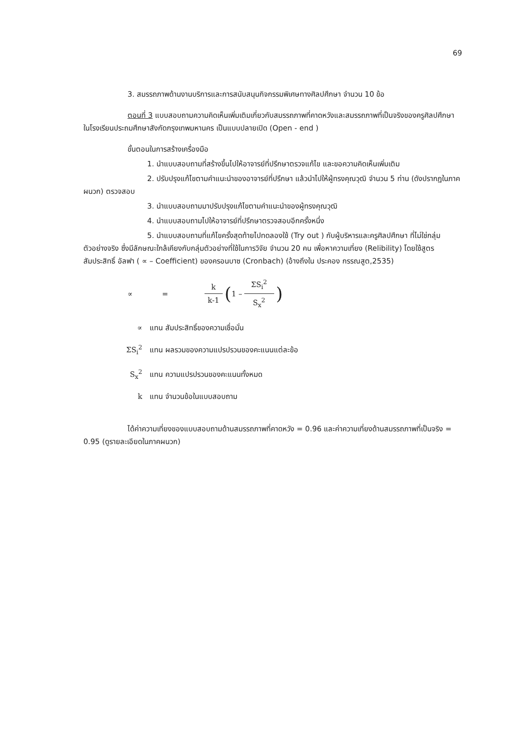69
3. สมรรถภาพด้านงานบริการและการสนับสนุนกิจกรรมพิเศษทางศิลปศึกษา จำนวน 10 ข้อ
ตอนที่ 3 แบบสอบถามความคิดเห็นเพิ่มเติมเกี่ยวกับสมรรถภาพที่คาดหวังและสมรรถภาพที่เป็นจริงของครูศิลปศึกษา ในโรงเรียนประถมศึกษาสังกัดกรุงเทพมหานคร เป็นแบบปลายเปิด (Open - end )
ขั้นตอนในการสร้างเครื่องมือ
1. นำแบบสอบถามที่สร้างขึ้นไปให้อาจารย์ที่ปรึกษาตรวจแก้ไข และขอความคิดเห็นเพิ่มเติม
2. ปรับปรุงแก้ไขตามคำแนะนำของอาจารย์ที่ปรึกษา แล้วนำไปให้ผู้ทรงคุณวุฒิ จำนวน 5 ท่าน (ดังปรากฏในภาคผนวก) ตรวจสอบ
3. นำแบบสอบถามมาปรับปรุงแก้ไขตามคำแนะนำของผู้ทรงคุณวุฒิ
4. นำแบบสอบถามไปให้อาจารย์ที่ปรึกษาตรวจสอบอีกครั้งหนึ่ง
5. นำแบบสอบถามที่แก้ไขครั้งสุดท้ายไปทดลองใช้ (Try out ) กับผู้บริหารและครูศิลปศึกษา ที่ไม่ใช่กลุ่มตัวอย่างจริง ซึ่งมีลักษณะใกล้เคียงกับกลุ่มตัวอย่างที่ใช้ในการวิจัย จำนวน 20 คน เพื่อหาความเที่ยง (Relibility) โดยใช้สูตรสัมประสิทธิ์ อัลฟา ( ∝ – Coefficient) ของครอนบาซ (Cronbach) (อ้างถึงใน ประคอง กรรณสูต,2535)
∝ = k k-1 ( 1 – ΣS<sub>i</sub><sup>2</sup> S<sub>x</sub><sup>2</sup>)
∝ แทน สัมประสิทธิ์ของความเชื่อมั่น
ΣS<sub>i</sub><sup>2</sup> แทน ผลรวมของความแปรปรวนของคะแนนแต่ละข้อ
S<sub>x</sub><sup>2</sup> แทน ความแปรปรวนของคะแนนทั้งหมด
k แทน จำนวนข้อในแบบสอบถาม
ได้ค่าความเที่ยงของแบบสอบถามด้านสมรรถภาพที่คาดหวัง = 0.96 และค่าความเที่ยงด้านสมรรถภาพที่เป็นจริง = 0.95 (ดูรายละเอียดในภาคผนวก)